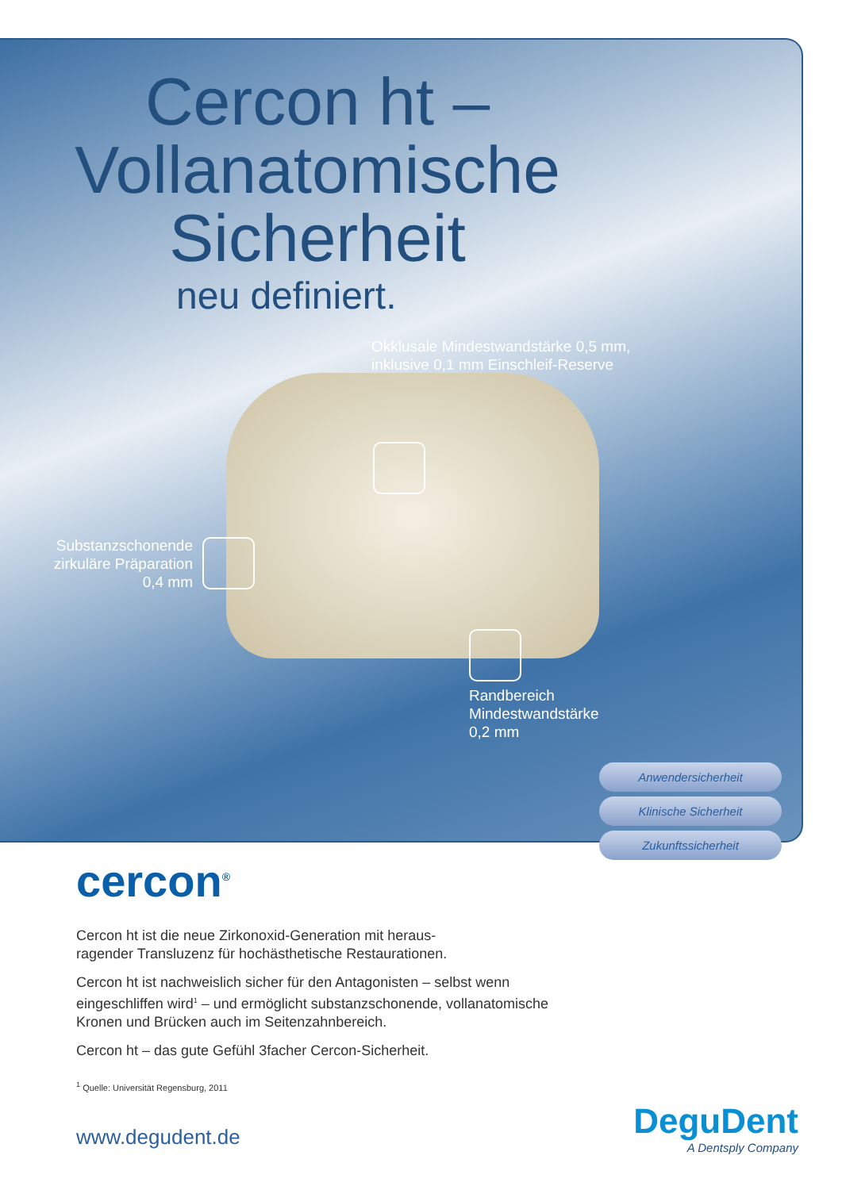Cercon ht –
Vollanatomische
Sicherheit
neu definiert.
Okklusale Mindestwandstärke 0,5 mm,
inklusive 0,1 mm Einschleif-Reserve
Substanzschonende
zirkuläre Präparation
0,4 mm
Randbereich
Mindestwandstärke
0,2 mm
Anwendersicherheit
Klinische Sicherheit
Zukunftssicherheit
cercon<sup>®</sup>
Cercon ht ist die neue Zirkonoxid-Generation mit heraus-
ragender Transluzenz für hochästhetische Restaurationen.
Cercon ht ist nachweislich sicher für den Antagonisten – selbst wenn eingeschliffen wird<sup>1</sup> – und ermöglicht substanzschonende, vollanatomische Kronen und Brücken auch im Seitenzahnbereich.
Cercon ht – das gute Gefühl 3facher Cercon-Sicherheit.
<sup>1</sup> Quelle: Universität Regensburg, 2011
www.degudent.de
DeguDent
A Dentsply Company